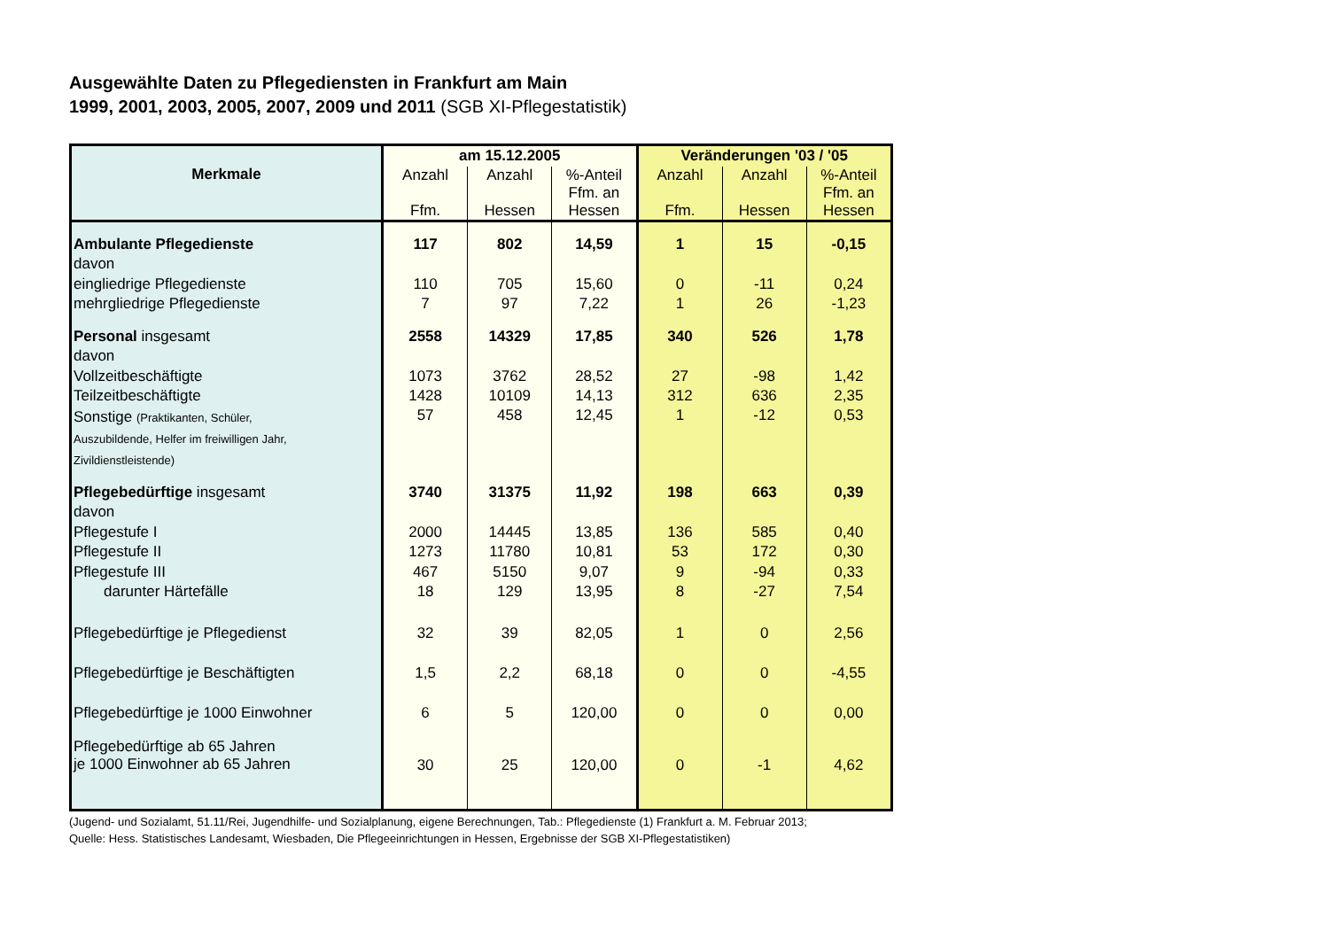Ausgewählte Daten zu Pflegediensten in Frankfurt am Main
1999, 2001, 2003, 2005, 2007, 2009 und 2011 (SGB XI-Pflegestatistik)
| Merkmale | am 15.12.2005 | | | Veränderungen '03 / '05 | | |
| --- | --- | --- | --- | --- | --- | --- |
| | Anzahl Ffm. | Anzahl Hessen | %-Anteil Ffm. an Hessen | Anzahl Ffm. | Anzahl Hessen | %-Anteil Ffm. an Hessen |
| Ambulante Pflegedienste | 117 | 802 | 14,59 | 1 | 15 | -0,15 |
| davon | | | | | | |
| eingliedrige Pflegedienste | 110 | 705 | 15,60 | 0 | -11 | 0,24 |
| mehrgliedrige Pflegedienste | 7 | 97 | 7,22 | 1 | 26 | -1,23 |
| Personal insgesamt | 2558 | 14329 | 17,85 | 340 | 526 | 1,78 |
| davon | | | | | | |
| Vollzeitbeschäftigte | 1073 | 3762 | 28,52 | 27 | -98 | 1,42 |
| Teilzeitbeschäftigte | 1428 | 10109 | 14,13 | 312 | 636 | 2,35 |
| Sonstige (Praktikanten, Schüler, Auszubildende, Helfer im freiwilligen Jahr, Zivildienstleistende) | 57 | 458 | 12,45 | 1 | -12 | 0,53 |
| Pflegebedürftige insgesamt | 3740 | 31375 | 11,92 | 198 | 663 | 0,39 |
| davon | | | | | | |
| Pflegestufe I | 2000 | 14445 | 13,85 | 136 | 585 | 0,40 |
| Pflegestufe II | 1273 | 11780 | 10,81 | 53 | 172 | 0,30 |
| Pflegestufe III | 467 | 5150 | 9,07 | 9 | -94 | 0,33 |
| darunter Härtefälle | 18 | 129 | 13,95 | 8 | -27 | 7,54 |
| Pflegebedürftige je Pflegedienst | 32 | 39 | 82,05 | 1 | 0 | 2,56 |
| Pflegebedürftige je Beschäftigten | 1,5 | 2,2 | 68,18 | 0 | 0 | -4,55 |
| Pflegebedürftige je 1000 Einwohner | 6 | 5 | 120,00 | 0 | 0 | 0,00 |
| Pflegebedürftige ab 65 Jahren je 1000 Einwohner ab 65 Jahren | 30 | 25 | 120,00 | 0 | -1 | 4,62 |
(Jugend- und Sozialamt, 51.11/Rei, Jugendhilfe- und Sozialplanung, eigene Berechnungen, Tab.: Pflegedienste (1) Frankfurt a. M. Februar 2013;
Quelle: Hess. Statistisches Landesamt, Wiesbaden, Die Pflegeeinrichtungen in Hessen, Ergebnisse der SGB XI-Pflegestatistiken)